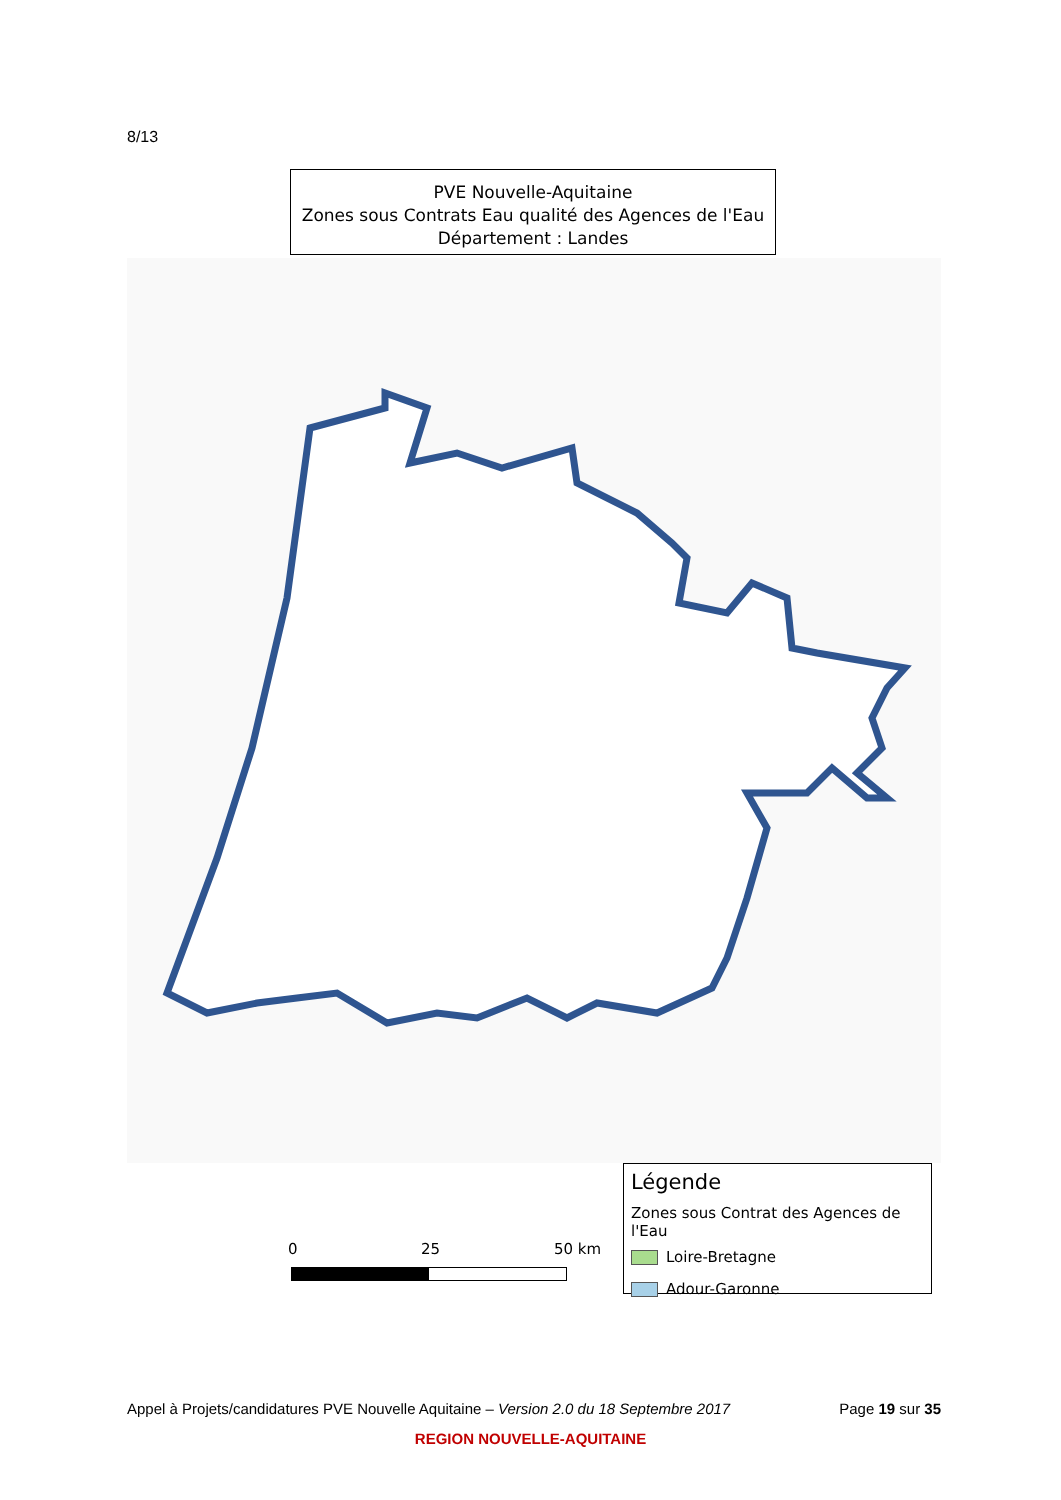8/13
PVE Nouvelle-Aquitaine
Zones sous Contrats Eau qualité des Agences de l'Eau
Département : Landes
0 25 50 km
Légende
Zones sous Contrat des Agences de l'Eau
Loire-Bretagne
Adour-Garonne
Appel à Projets/candidatures PVE Nouvelle Aquitaine – Version 2.0 du 18 Septembre 2017 Page 19 sur 35
REGION NOUVELLE-AQUITAINE